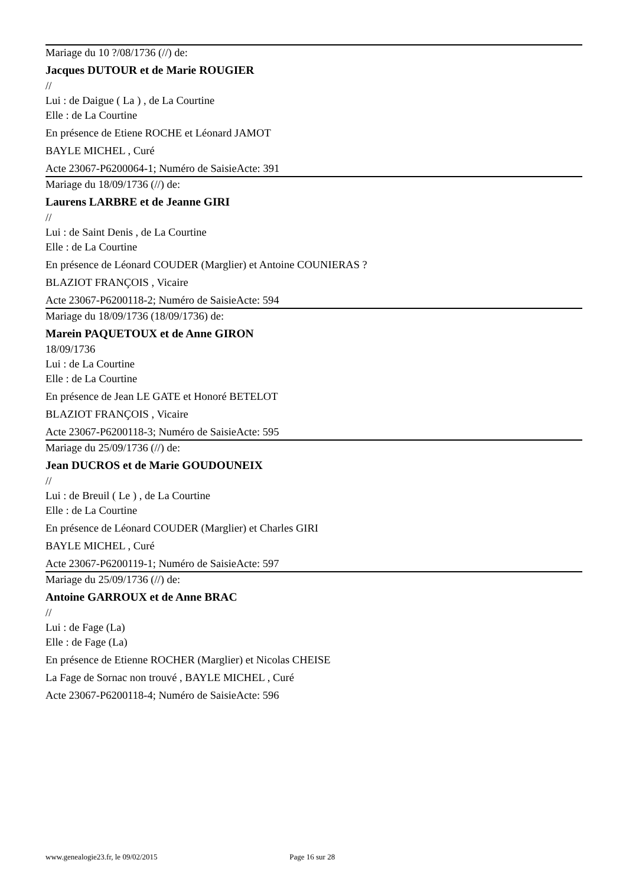Mariage du 10 ?/08/1736 (//) de:
Jacques DUTOUR et de Marie ROUGIER
//
Lui : de Daigue ( La ) , de La Courtine
Elle : de La Courtine
En présence de Etiene ROCHE et Léonard JAMOT
BAYLE MICHEL , Curé
Acte 23067-P6200064-1; Numéro de SaisieActe: 391
Mariage du 18/09/1736 (//) de:
Laurens LARBRE et de Jeanne GIRI
//
Lui : de Saint Denis , de La Courtine
Elle : de La Courtine
En présence de Léonard COUDER (Marglier) et Antoine COUNIERAS ?
BLAZIOT FRANÇOIS , Vicaire
Acte 23067-P6200118-2; Numéro de SaisieActe: 594
Mariage du 18/09/1736 (18/09/1736) de:
Marein PAQUETOUX et de Anne GIRON
18/09/1736
Lui : de La Courtine
Elle : de La Courtine
En présence de Jean LE GATE et Honoré BETELOT
BLAZIOT FRANÇOIS , Vicaire
Acte 23067-P6200118-3; Numéro de SaisieActe: 595
Mariage du 25/09/1736 (//) de:
Jean DUCROS et de Marie GOUDOUNEIX
//
Lui : de Breuil ( Le ) , de La Courtine
Elle : de La Courtine
En présence de Léonard COUDER (Marglier) et Charles GIRI
BAYLE MICHEL , Curé
Acte 23067-P6200119-1; Numéro de SaisieActe: 597
Mariage du 25/09/1736 (//) de:
Antoine GARROUX et de Anne BRAC
//
Lui : de Fage (La)
Elle : de Fage (La)
En présence de Etienne ROCHER (Marglier) et Nicolas CHEISE
La Fage de Sornac non trouvé , BAYLE MICHEL , Curé
Acte 23067-P6200118-4; Numéro de SaisieActe: 596
www.genealogie23.fr, le 09/02/2015 Page 16 sur 28